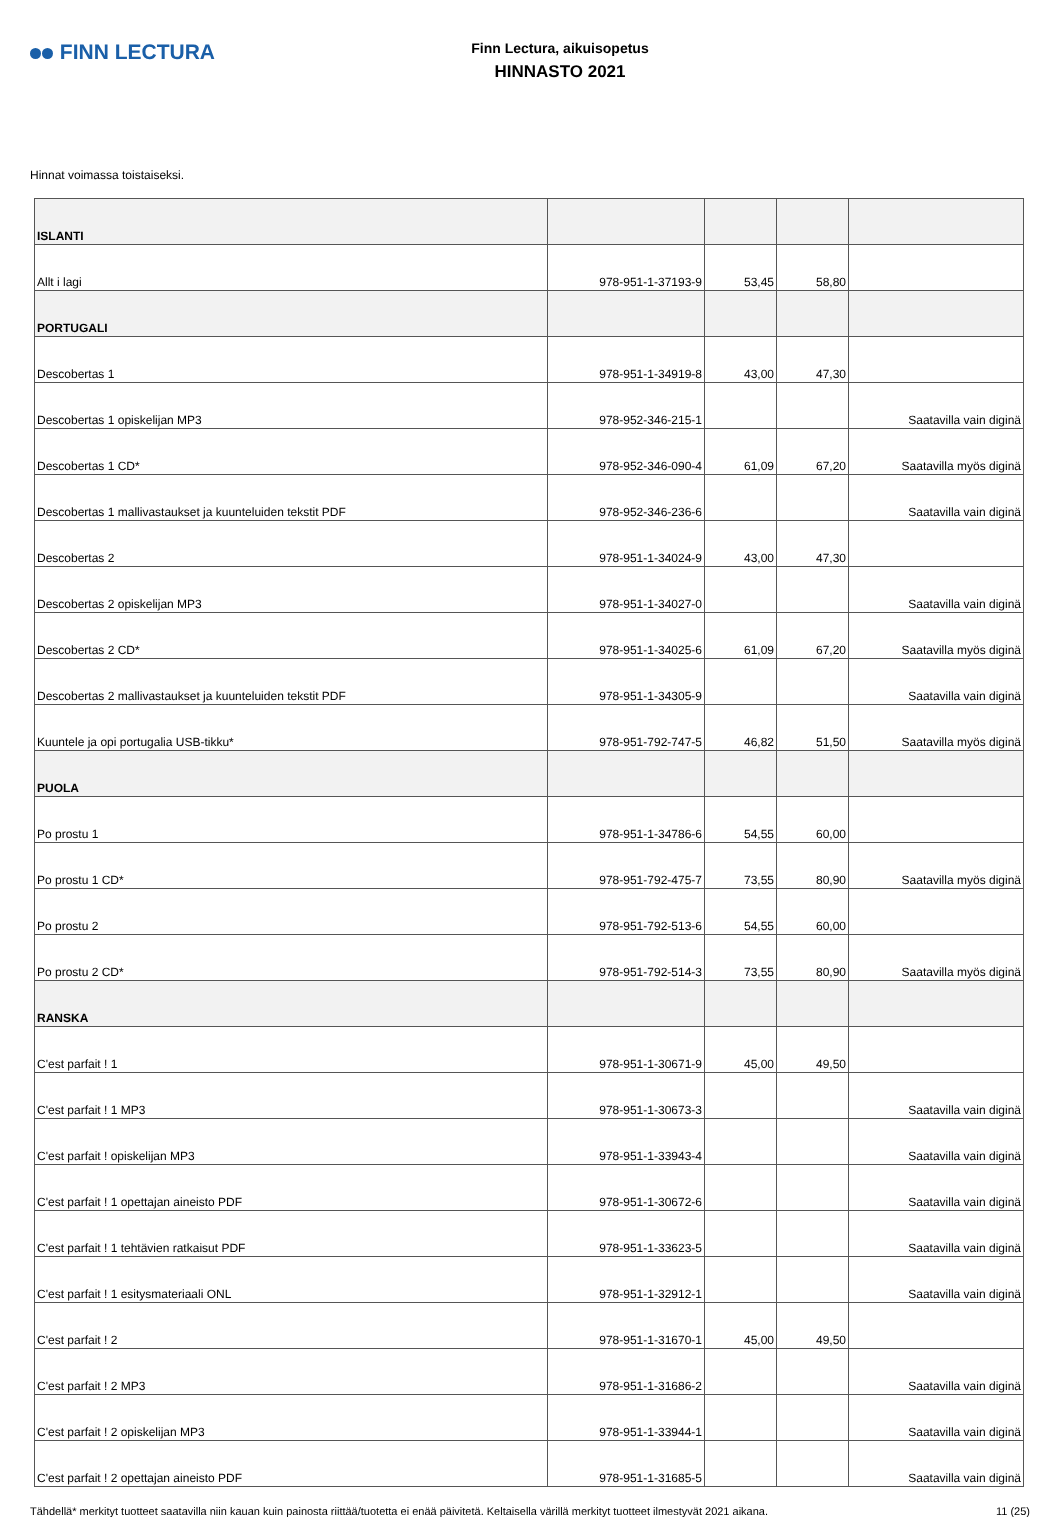FINN LECTURA
Finn Lectura, aikuisopetus
HINNASTO 2021
Hinnat voimassa toistaiseksi.
| ISLANTI | | | | |
| Allt i lagi | 978-951-1-37193-9 | 53,45 | 58,80 | |
| PORTUGALI | | | | |
| Descobertas 1 | 978-951-1-34919-8 | 43,00 | 47,30 | |
| Descobertas 1 opiskelijan MP3 | 978-952-346-215-1 | | | Saatavilla vain diginä |
| Descobertas 1 CD* | 978-952-346-090-4 | 61,09 | 67,20 | Saatavilla myös diginä |
| Descobertas 1 mallivastaukset ja kuunteluiden tekstit PDF | 978-952-346-236-6 | | | Saatavilla vain diginä |
| Descobertas 2 | 978-951-1-34024-9 | 43,00 | 47,30 | |
| Descobertas 2 opiskelijan MP3 | 978-951-1-34027-0 | | | Saatavilla vain diginä |
| Descobertas 2 CD* | 978-951-1-34025-6 | 61,09 | 67,20 | Saatavilla myös diginä |
| Descobertas 2 mallivastaukset ja kuunteluiden tekstit PDF | 978-951-1-34305-9 | | | Saatavilla vain diginä |
| Kuuntele ja opi portugalia USB-tikku* | 978-951-792-747-5 | 46,82 | 51,50 | Saatavilla myös diginä |
| PUOLA | | | | |
| Po prostu 1 | 978-951-1-34786-6 | 54,55 | 60,00 | |
| Po prostu 1 CD* | 978-951-792-475-7 | 73,55 | 80,90 | Saatavilla myös diginä |
| Po prostu 2 | 978-951-792-513-6 | 54,55 | 60,00 | |
| Po prostu 2 CD* | 978-951-792-514-3 | 73,55 | 80,90 | Saatavilla myös diginä |
| RANSKA | | | | |
| C'est parfait ! 1 | 978-951-1-30671-9 | 45,00 | 49,50 | |
| C'est parfait ! 1 MP3 | 978-951-1-30673-3 | | | Saatavilla vain diginä |
| C'est parfait ! opiskelijan MP3 | 978-951-1-33943-4 | | | Saatavilla vain diginä |
| C'est parfait ! 1 opettajan aineisto PDF | 978-951-1-30672-6 | | | Saatavilla vain diginä |
| C'est parfait ! 1 tehtävien ratkaisut PDF | 978-951-1-33623-5 | | | Saatavilla vain diginä |
| C'est parfait ! 1 esitysmateriaali ONL | 978-951-1-32912-1 | | | Saatavilla vain diginä |
| C'est parfait ! 2 | 978-951-1-31670-1 | 45,00 | 49,50 | |
| C'est parfait ! 2 MP3 | 978-951-1-31686-2 | | | Saatavilla vain diginä |
| C'est parfait ! 2 opiskelijan MP3 | 978-951-1-33944-1 | | | Saatavilla vain diginä |
| C'est parfait ! 2 opettajan aineisto PDF | 978-951-1-31685-5 | | | Saatavilla vain diginä |
Tähdellä* merkityt tuotteet saatavilla niin kauan kuin painosta riittää/tuotetta ei enää päivitetä. Keltaisella värillä merkityt tuotteet ilmestyvät 2021 aikana. 11 (25)